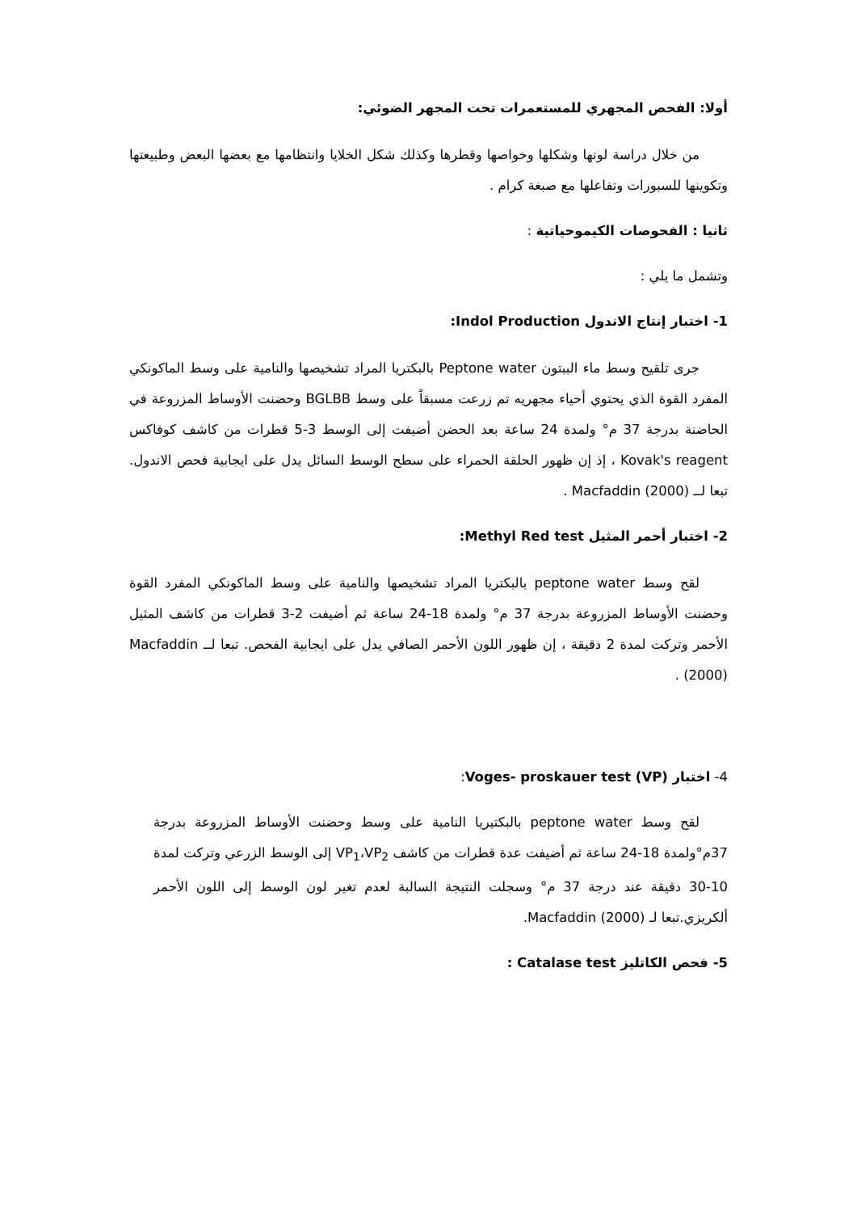أولا: الفحص المجهري للمستعمرات تحت المجهر الضوئي:
من خلال دراسة لونها وشكلها وخواصها وقطرها وكذلك شكل الخلايا وانتظامها مع بعضها البعض وطبيعتها وتكوينها للسبورات وتفاعلها مع صبغة كرام .
ثانيا : الفحوصات الكيموحياتية :
وتشمل ما يلي :
1- اختبار إنتاج الاندول Indol Production:
جرى تلقيح وسط ماء الببتون Peptone water بالبكتريا المراد تشخيصها والنامية على وسط الماكونكي المفرد القوة الذي يحتوي أحياء مجهريه تم زرعت مسبقاً على وسط BGLBB وحضنت الأوساط المزروعة في الحاضنة بدرجة 37 م° ولمدة 24 ساعة بعد الحضن أضيفت إلى الوسط 3-5 قطرات من كاشف كوفاكس Kovak's reagent ، إذ إن ظهور الحلقة الحمراء على سطح الوسط السائل يدل على ايجابية فحص الاندول. تبعا لــ Macfaddin (2000) .
2- اختبار أحمر المثيل Methyl Red test:
لقح وسط peptone water بالبكتريا المراد تشخيصها والنامية على وسط الماكونكي المفرد القوة وحضنت الأوساط المزروعة بدرجة 37 م° ولمدة 18-24 ساعة ثم أضيفت 2-3 قطرات من كاشف المثيل الأحمر وتركت لمدة 2 دقيقة ، إن ظهور اللون الأحمر الصافي يدل على ايجابية الفحص. تبعا لــ Macfaddin (2000) .
4- اختبار (VP) Voges- proskauer test:
لقح وسط peptone water بالبكتيريا النامية على وسط وحضنت الأوساط المزروعة بدرجة 37م°ولمدة 18-24 ساعة ثم أضيفت عدة قطرات من كاشف VP<sub>1</sub>،VP<sub>2</sub> إلى الوسط الزرعي وتركت لمدة 10-30 دقيقة عند درجة 37 م° وسجلت النتيجة السالبة لعدم تغير لون الوسط إلى اللون الأحمر ألكريزي.تبعا لـ Macfaddin (2000).
5- فحص الكاتليز Catalase test :